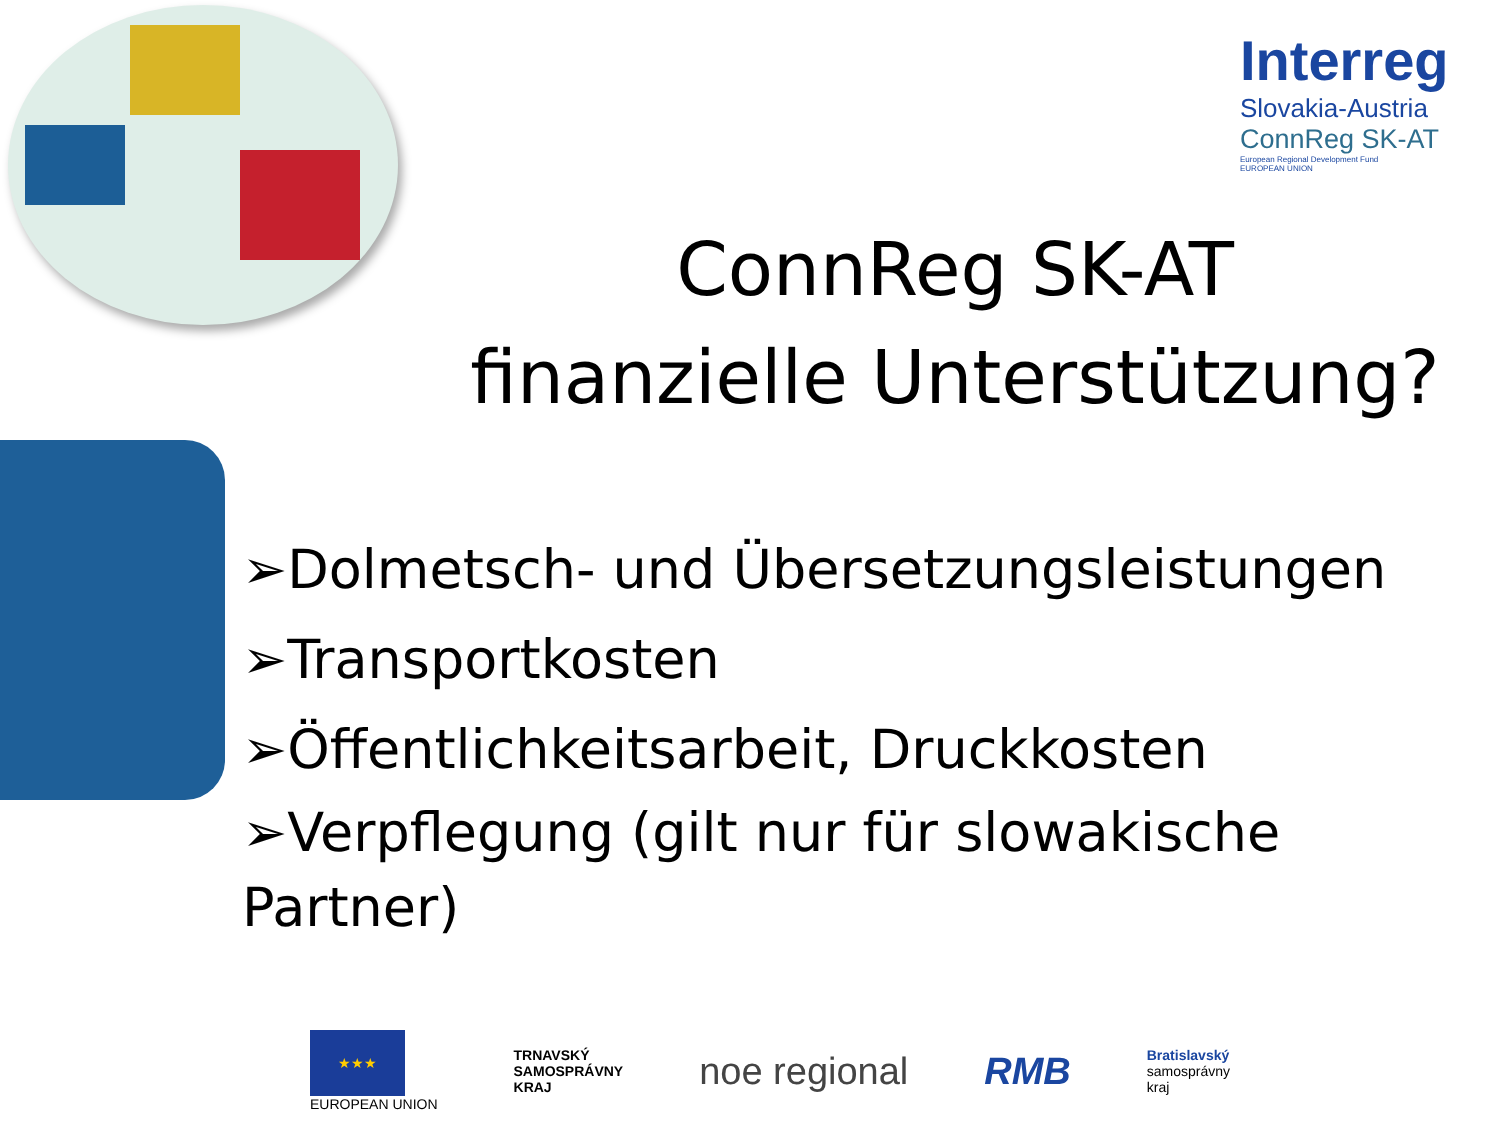Interreg
Slovakia-Austria
ConnReg SK-AT
European Regional Development Fund
EUROPEAN UNION
ConnReg SK-AT
finanzielle Unterstützung?
➢Dolmetsch- und Übersetzungsleistungen
➢Transportkosten
➢Öffentlichkeitsarbeit, Druckkosten
➢Verpflegung (gilt nur für slowakische
Partner)
★★★
EUROPEAN UNION
TRNAVSKÝ
SAMOSPRÁVNY
KRAJ
noe regional RMB
Bratislavský
samosprávny
kraj